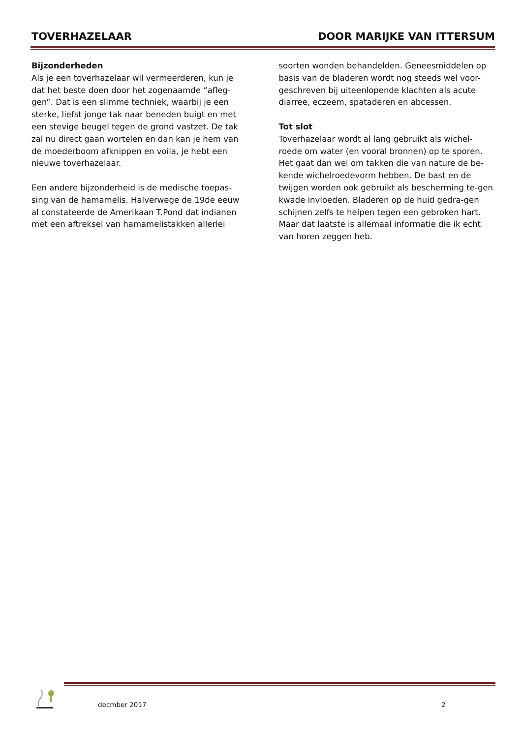TOVERHAZELAAR DOOR MARIJKE VAN ITTERSUM
Bijzonderheden
Als je een toverhazelaar wil vermeerderen, kun je dat het beste doen door het zogenaamde “afleg-gen”. Dat is een slimme techniek, waarbij je een sterke, liefst jonge tak naar beneden buigt en met een stevige beugel tegen de grond vastzet. De tak zal nu direct gaan wortelen en dan kan je hem van de moederboom afknippen en voila, je hebt een nieuwe toverhazelaar.
Een andere bijzonderheid is de medische toepas-sing van de hamamelis. Halverwege de 19de eeuw al constateerde de Amerikaan T.Pond dat indianen met een aftreksel van hamamelistakken allerlei
soorten wonden behandelden. Geneesmiddelen op basis van de bladeren wordt nog steeds wel voor-geschreven bij uiteenlopende klachten als acute diarree, eczeem, spataderen en abcessen.
Tot slot
Toverhazelaar wordt al lang gebruikt als wichel-roede om water (en vooral bronnen) op te sporen. Het gaat dan wel om takken die van nature de be-kende wichelroedevorm hebben. De bast en de twijgen worden ook gebruikt als bescherming te-gen kwade invloeden. Bladeren op de huid gedra-gen schijnen zelfs te helpen tegen een gebroken hart. Maar dat laatste is allemaal informatie die ik echt van horen zeggen heb.
decmber 2017 2